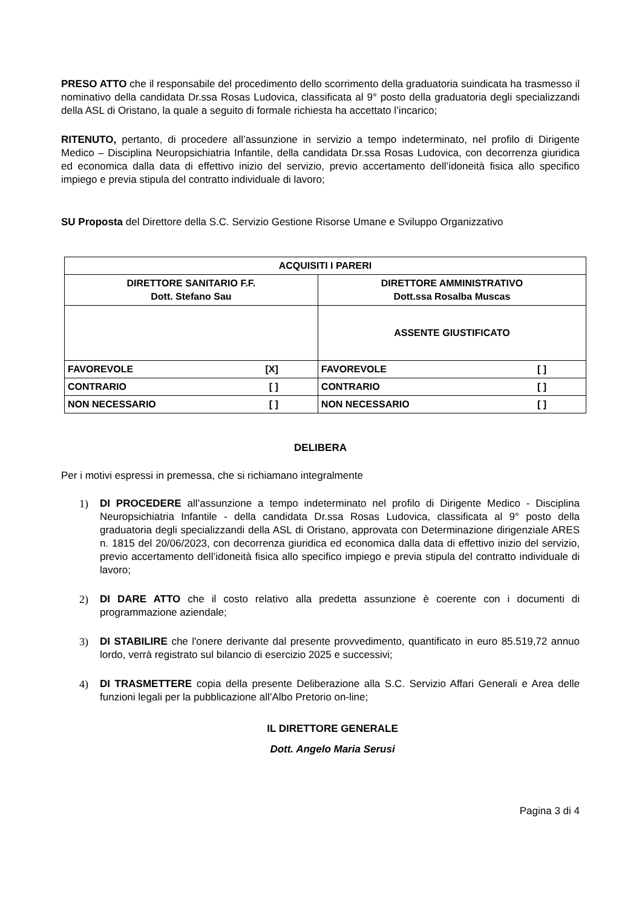PRESO ATTO che il responsabile del procedimento dello scorrimento della graduatoria suindicata ha trasmesso il nominativo della candidata Dr.ssa Rosas Ludovica, classificata al 9° posto della graduatoria degli specializzandi della ASL di Oristano, la quale a seguito di formale richiesta ha accettato l’incarico;
RITENUTO, pertanto, di procedere all’assunzione in servizio a tempo indeterminato, nel profilo di Dirigente Medico – Disciplina Neuropsichiatria Infantile, della candidata Dr.ssa Rosas Ludovica, con decorrenza giuridica ed economica dalla data di effettivo inizio del servizio, previo accertamento dell’idoneità fisica allo specifico impiego e previa stipula del contratto individuale di lavoro;
SU Proposta del Direttore della S.C. Servizio Gestione Risorse Umane e Sviluppo Organizzativo
| ACQUISITI I PARERI | |
| DIRETTORE SANITARIO F.F. Dott. Stefano Sau | DIRETTORE AMMINISTRATIVO Dott.ssa Rosalba Muscas |
| | ASSENTE GIUSTIFICATO |
| FAVOREVOLE [X] | FAVOREVOLE [ ] |
| CONTRARIO [ ] | CONTRARIO [ ] |
| NON NECESSARIO [ ] | NON NECESSARIO [ ] |
DELIBERA
Per i motivi espressi in premessa, che si richiamano integralmente
1) DI PROCEDERE all’assunzione a tempo indeterminato nel profilo di Dirigente Medico - Disciplina Neuropsichiatria Infantile - della candidata Dr.ssa Rosas Ludovica, classificata al 9° posto della graduatoria degli specializzandi della ASL di Oristano, approvata con Determinazione dirigenziale ARES n. 1815 del 20/06/2023, con decorrenza giuridica ed economica dalla data di effettivo inizio del servizio, previo accertamento dell’idoneità fisica allo specifico impiego e previa stipula del contratto individuale di lavoro;
2) DI DARE ATTO che il costo relativo alla predetta assunzione è coerente con i documenti di programmazione aziendale;
3) DI STABILIRE che l'onere derivante dal presente provvedimento, quantificato in euro 85.519,72 annuo lordo, verrà registrato sul bilancio di esercizio 2025 e successivi;
4) DI TRASMETTERE copia della presente Deliberazione alla S.C. Servizio Affari Generali e Area delle funzioni legali per la pubblicazione all’Albo Pretorio on-line;
IL DIRETTORE GENERALE
Dott. Angelo Maria Serusi
Pagina 3 di 4